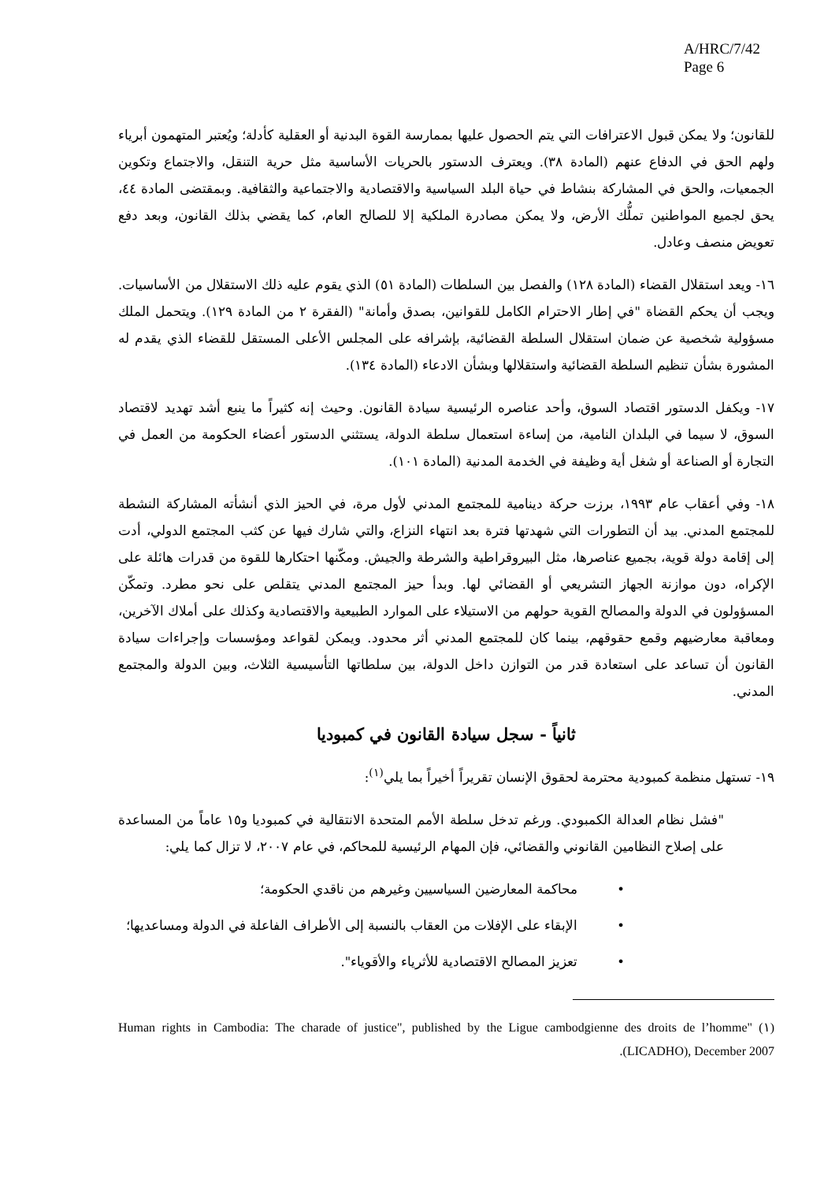A/HRC/7/42
Page 6
للقانون؛ ولا يمكن قبول الاعترافات التي يتم الحصول عليها بممارسة القوة البدنية أو العقلية كأدلة؛ ويُعتبر المتهمون أبرياء ولهم الحق في الدفاع عنهم (المادة ٣٨). ويعترف الدستور بالحريات الأساسية مثل حرية التنقل، والاجتماع وتكوين الجمعيات، والحق في المشاركة بنشاط في حياة البلد السياسية والاقتصادية والاجتماعية والثقافية. وبمقتضى المادة ٤٤، يحق لجميع المواطنين تملُّك الأرض، ولا يمكن مصادرة الملكية إلا للصالح العام، كما يقضي بذلك القانون، وبعد دفع تعويض منصف وعادل.
١٦- ويعد استقلال القضاء (المادة ١٢٨) والفصل بين السلطات (المادة ٥١) الذي يقوم عليه ذلك الاستقلال من الأساسيات. ويجب أن يحكم القضاة "في إطار الاحترام الكامل للقوانين، بصدق وأمانة" (الفقرة ٢ من المادة ١٢٩). ويتحمل الملك مسؤولية شخصية عن ضمان استقلال السلطة القضائية، بإشرافه على المجلس الأعلى المستقل للقضاء الذي يقدم له المشورة بشأن تنظيم السلطة القضائية واستقلالها وبشأن الادعاء (المادة ١٣٤).
١٧- ويكفل الدستور اقتصاد السوق، وأحد عناصره الرئيسية سيادة القانون. وحيث إنه كثيراً ما ينبع أشد تهديد لاقتصاد السوق، لا سيما في البلدان النامية، من إساءة استعمال سلطة الدولة، يستثني الدستور أعضاء الحكومة من العمل في التجارة أو الصناعة أو شغل أية وظيفة في الخدمة المدنية (المادة ١٠١).
١٨- وفي أعقاب عام ١٩٩٣، برزت حركة دينامية للمجتمع المدني لأول مرة، في الحيز الذي أنشأته المشاركة النشطة للمجتمع المدني. بيد أن التطورات التي شهدتها فترة بعد انتهاء النزاع، والتي شارك فيها عن كثب المجتمع الدولي، أدت إلى إقامة دولة قوية، بجميع عناصرها، مثل البيروقراطية والشرطة والجيش. ومكّنها احتكارها للقوة من قدرات هائلة على الإكراه، دون موازنة الجهاز التشريعي أو القضائي لها. وبدأ حيز المجتمع المدني يتقلص على نحو مطرد. وتمكّن المسؤولون في الدولة والمصالح القوية حولهم من الاستيلاء على الموارد الطبيعية والاقتصادية وكذلك على أملاك الآخرين، ومعاقبة معارضيهم وقمع حقوقهم، بينما كان للمجتمع المدني أثر محدود. ويمكن لقواعد ومؤسسات وإجراءات سيادة القانون أن تساعد على استعادة قدر من التوازن داخل الدولة، بين سلطاتها التأسيسية الثلاث، وبين الدولة والمجتمع المدني.
ثانياً - سجل سيادة القانون في كمبوديا
١٩- تستهل منظمة كمبودية محترمة لحقوق الإنسان تقريراً أخيراً بما يلي<sup>(١)</sup>:
"فشل نظام العدالة الكمبودي. ورغم تدخل سلطة الأمم المتحدة الانتقالية في كمبوديا و١٥ عاماً من المساعدة على إصلاح النظامين القانوني والقضائي، فإن المهام الرئيسية للمحاكم، في عام ٢٠٠٧، لا تزال كما يلي:
محاكمة المعارضين السياسيين وغيرهم من ناقدي الحكومة؛
الإبقاء على الإفلات من العقاب بالنسبة إلى الأطراف الفاعلة في الدولة ومساعديها؛
تعزيز المصالح الاقتصادية للأثرياء والأقوياء".
(١) "Human rights in Cambodia: The charade of justice", published by the Ligue cambodgienne des droits de l’homme (LICADHO), December 2007.